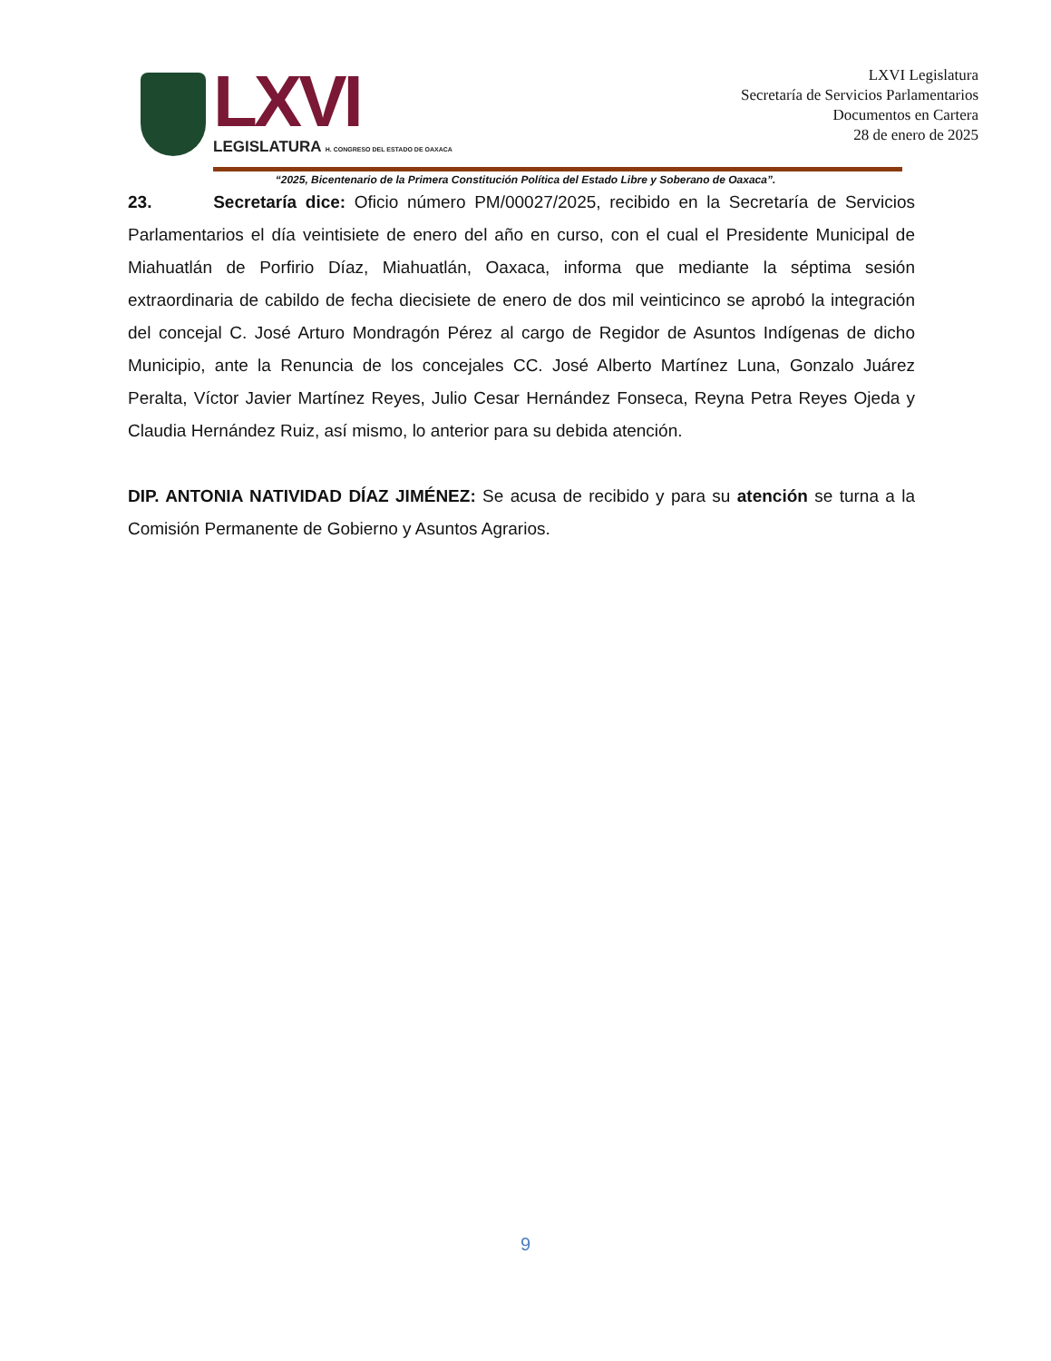LXVI
LEGISLATURA H. CONGRESO DEL ESTADO DE OAXACA
LXVI Legislatura
Secretaría de Servicios Parlamentarios
Documentos en Cartera
28 de enero de 2025
“2025, Bicentenario de la Primera Constitución Política del Estado Libre y Soberano de Oaxaca”.
23. Secretaría dice: Oficio número PM/00027/2025, recibido en la Secretaría de Servicios Parlamentarios el día veintisiete de enero del año en curso, con el cual el Presidente Municipal de Miahuatlán de Porfirio Díaz, Miahuatlán, Oaxaca, informa que mediante la séptima sesión extraordinaria de cabildo de fecha diecisiete de enero de dos mil veinticinco se aprobó la integración del concejal C. José Arturo Mondragón Pérez al cargo de Regidor de Asuntos Indígenas de dicho Municipio, ante la Renuncia de los concejales CC. José Alberto Martínez Luna, Gonzalo Juárez Peralta, Víctor Javier Martínez Reyes, Julio Cesar Hernández Fonseca, Reyna Petra Reyes Ojeda y Claudia Hernández Ruiz, así mismo, lo anterior para su debida atención.
DIP. ANTONIA NATIVIDAD DÍAZ JIMÉNEZ: Se acusa de recibido y para su atención se turna a la Comisión Permanente de Gobierno y Asuntos Agrarios.
9